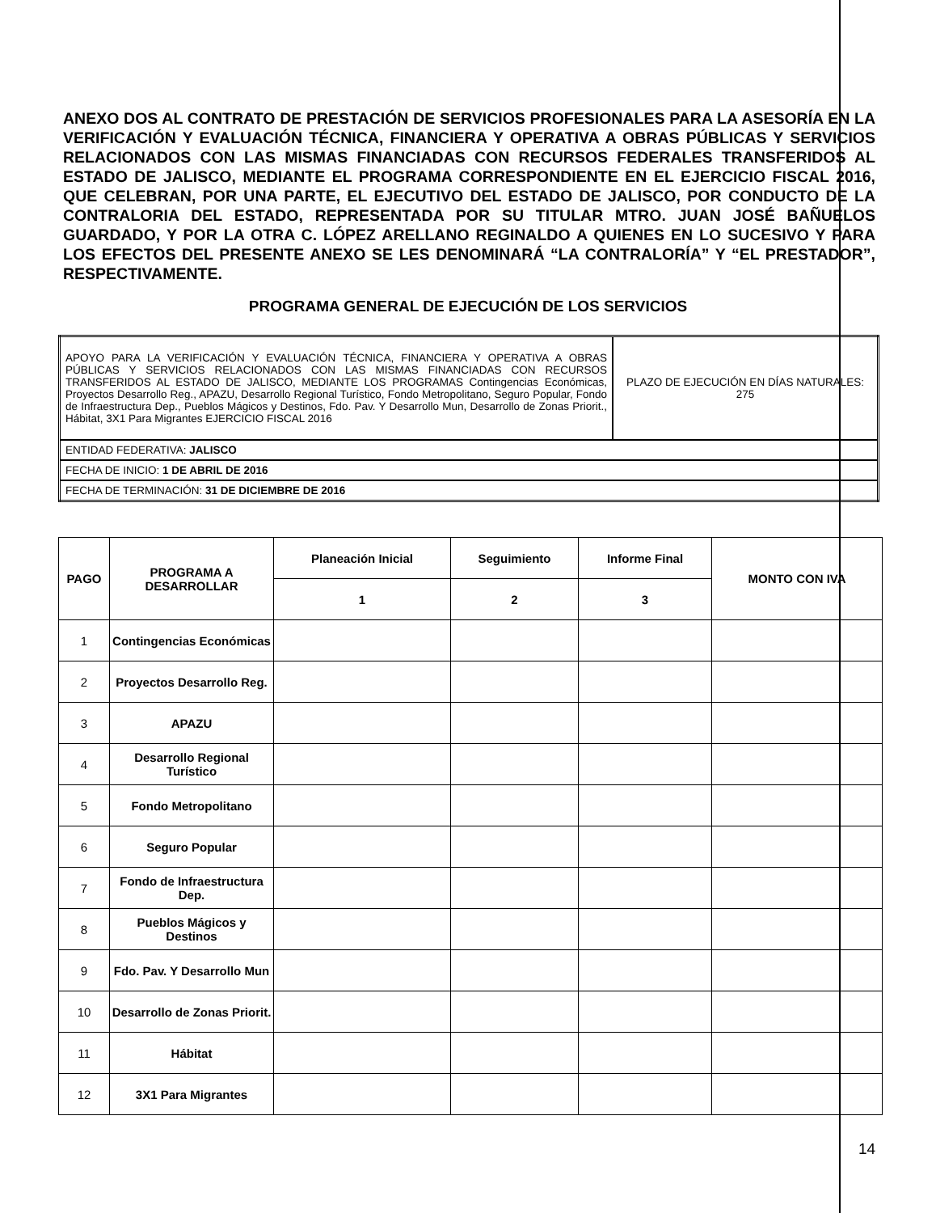ANEXO DOS AL CONTRATO DE PRESTACIÓN DE SERVICIOS PROFESIONALES PARA LA ASESORÍA EN LA VERIFICACIÓN Y EVALUACIÓN TÉCNICA, FINANCIERA Y OPERATIVA A OBRAS PÚBLICAS Y SERVICIOS RELACIONADOS CON LAS MISMAS FINANCIADAS CON RECURSOS FEDERALES TRANSFERIDOS AL ESTADO DE JALISCO, MEDIANTE EL PROGRAMA CORRESPONDIENTE EN EL EJERCICIO FISCAL 2016, QUE CELEBRAN, POR UNA PARTE, EL EJECUTIVO DEL ESTADO DE JALISCO, POR CONDUCTO DE LA CONTRALORIA DEL ESTADO, REPRESENTADA POR SU TITULAR MTRO. JUAN JOSÉ BAÑUELOS GUARDADO, Y POR LA OTRA C. LÓPEZ ARELLANO REGINALDO A QUIENES EN LO SUCESIVO Y PARA LOS EFECTOS DEL PRESENTE ANEXO SE LES DENOMINARÁ “LA CONTRALORÍA” Y “EL PRESTADOR”, RESPECTIVAMENTE.
PROGRAMA GENERAL DE EJECUCIÓN DE LOS SERVICIOS
| APOYO PARA LA VERIFICACIÓN Y EVALUACIÓN TÉCNICA, FINANCIERA Y OPERATIVA A OBRAS PÚBLICAS Y SERVICIOS RELACIONADOS CON LAS MISMAS FINANCIADAS CON RECURSOS TRANSFERIDOS AL ESTADO DE JALISCO, MEDIANTE LOS PROGRAMAS Contingencias Económicas, Proyectos Desarrollo Reg., APAZU, Desarrollo Regional Turístico, Fondo Metropolitano, Seguro Popular, Fondo de Infraestructura Dep., Pueblos Mágicos y Destinos, Fdo. Pav. Y Desarrollo Mun, Desarrollo de Zonas Priorit., Hábitat, 3X1 Para Migrantes EJERCICIO FISCAL 2016 | PLAZO DE EJECUCIÓN EN DÍAS NATURALES: 275 |
| ENTIDAD FEDERATIVA: JALISCO | |
| FECHA DE INICIO: 1 DE ABRIL DE 2016 | |
| FECHA DE TERMINACIÓN: 31 DE DICIEMBRE DE 2016 | |
| PAGO | PROGRAMA A DESARROLLAR | Planeación Inicial | Seguimiento | Informe Final | MONTO CON IVA |
| --- | --- | --- | --- | --- | --- |
| | | 1 | 2 | 3 | |
| 1 | Contingencias Económicas | | | | |
| 2 | Proyectos Desarrollo Reg. | | | | |
| 3 | APAZU | | | | |
| 4 | Desarrollo Regional Turístico | | | | |
| 5 | Fondo Metropolitano | | | | |
| 6 | Seguro Popular | | | | |
| 7 | Fondo de Infraestructura Dep. | | | | |
| 8 | Pueblos Mágicos y Destinos | | | | |
| 9 | Fdo. Pav. Y Desarrollo Mun | | | | |
| 10 | Desarrollo de Zonas Priorit. | | | | |
| 11 | Hábitat | | | | |
| 12 | 3X1 Para Migrantes | | | | |
14